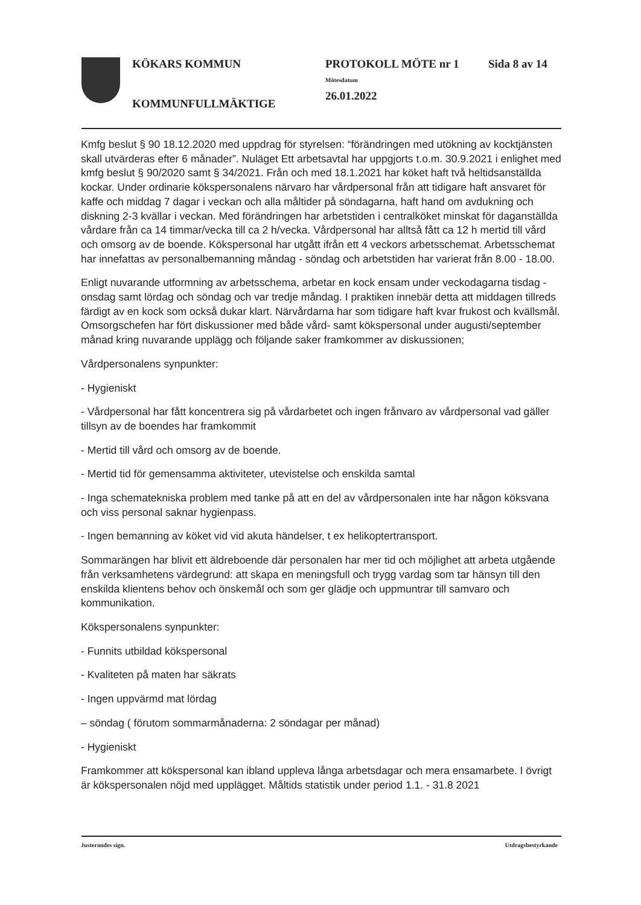KÖKARS KOMMUN
KOMMUNFULLMÄKTIGE
PROTOKOLL MÖTE nr 1
Mötesdatum
26.01.2022
Sida 8 av 14
Kmfg beslut § 90 18.12.2020 med uppdrag för styrelsen: “förändringen med utökning av kocktjänsten skall utvärderas efter 6 månader”. Nuläget Ett arbetsavtal har uppgjorts t.o.m. 30.9.2021 i enlighet med kmfg beslut § 90/2020 samt § 34/2021. Från och med 18.1.2021 har köket haft två heltidsanställda kockar. Under ordinarie kökspersonalens närvaro har vårdpersonal från att tidigare haft ansvaret för kaffe och middag 7 dagar i veckan och alla måltider på söndagarna, haft hand om avdukning och diskning 2-3 kvällar i veckan. Med förändringen har arbetstiden i centralköket minskat för daganställda vårdare från ca 14 timmar/vecka till ca 2 h/vecka. Vårdpersonal har alltså fått ca 12 h mertid till vård och omsorg av de boende. Kökspersonal har utgått ifrån ett 4 veckors arbetsschemat. Arbetsschemat har innefattas av personalbemanning måndag - söndag och arbetstiden har varierat från 8.00 - 18.00.
Enligt nuvarande utformning av arbetsschema, arbetar en kock ensam under veckodagarna tisdag - onsdag samt lördag och söndag och var tredje måndag. I praktiken innebär detta att middagen tillreds färdigt av en kock som också dukar klart. Närvårdarna har som tidigare haft kvar frukost och kvällsmål. Omsorgschefen har fört diskussioner med både vård- samt kökspersonal under augusti/september månad kring nuvarande upplägg och följande saker framkommer av diskussionen;
Vårdpersonalens synpunkter:
- Hygieniskt
- Vårdpersonal har fått koncentrera sig på vårdarbetet och ingen frånvaro av vårdpersonal vad gäller tillsyn av de boendes har framkommit
- Mertid till vård och omsorg av de boende.
- Mertid tid för gemensamma aktiviteter, utevistelse och enskilda samtal
- Inga schematekniska problem med tanke på att en del av vårdpersonalen inte har någon köksvana och viss personal saknar hygienpass.
- Ingen bemanning av köket vid vid akuta händelser, t ex helikoptertransport.
Sommarängen har blivit ett äldreboende där personalen har mer tid och möjlighet att arbeta utgående från verksamhetens värdegrund: att skapa en meningsfull och trygg vardag som tar hänsyn till den enskilda klientens behov och önskemål och som ger glädje och uppmuntrar till samvaro och kommunikation.
Kökspersonalens synpunkter:
- Funnits utbildad kökspersonal
- Kvaliteten på maten har säkrats
- Ingen uppvärmd mat lördag
– söndag ( förutom sommarmånaderna: 2 söndagar per månad)
- Hygieniskt
Framkommer att kökspersonal kan ibland uppleva långa arbetsdagar och mera ensamarbete. I övrigt är kökspersonalen nöjd med upplägget. Måltids statistik under period 1.1. - 31.8 2021
Justerandes sign. Utdragsbestyrkande